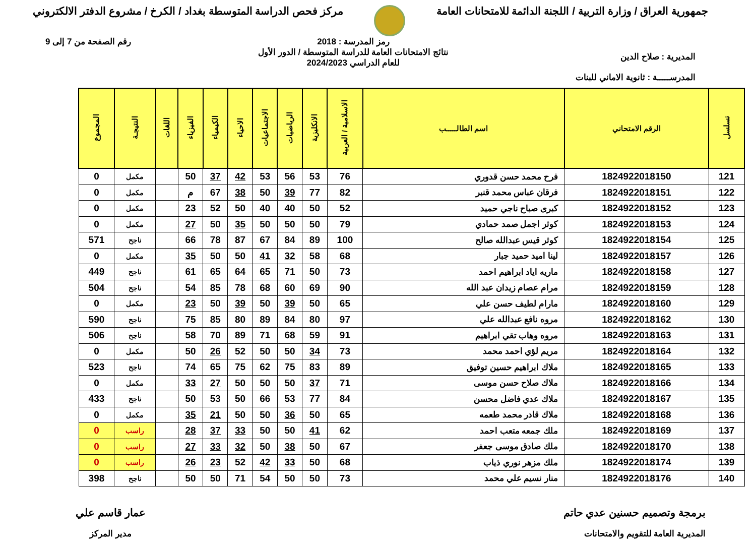جمهورية العراق / وزارة التربية / اللجنة الدائمة للامتحانات العامة
مركز فحص الدراسة المتوسطة بغداد / الكرخ / مشروع الدفتر الالكتروني
المديرية : صلاح الدين
المدرســـــة : ثانوية الاماني للبنات
رمز المدرسة : 2018
نتائج الامتحانات العامة للدراسة المتوسطة / الدور الأول
للعام الدراسي 2024/2023
رقم الصفحة من 7 إلى 9
| تسلسل | الرقم الامتحاني | اسم الطالـــــب | الاسلامية / العربية | الانكليزية | الرياضيات | الاجتماعيات | الاحياء | الكيمياء | الفيزياء | اللغات | النتيجـة | المجموع |
| --- | --- | --- | --- | --- | --- | --- | --- | --- | --- | --- | --- | --- |
| 121 | 1824922018150 | فرح محمد حسن قدوري | 76 | 53 | 56 | 53 | 42 | 37 | 50 | | مكمل | 0 |
| 122 | 1824922018151 | فرقان عباس محمد قنبر | 82 | 77 | 39 | 50 | 38 | 67 | م | | مكمل | 0 |
| 123 | 1824922018152 | كبرى صباح ناجي حميد | 52 | 50 | 40 | 40 | 50 | 52 | 23 | | مكمل | 0 |
| 124 | 1824922018153 | كوثر اجمل صمد حمادي | 79 | 50 | 50 | 50 | 35 | 50 | 27 | | مكمل | 0 |
| 125 | 1824922018154 | كوثر قيس عبدالله صالح | 100 | 89 | 84 | 67 | 87 | 78 | 66 | | ناجح | 571 |
| 126 | 1824922018157 | لينا اميد حميد جبار | 68 | 58 | 32 | 41 | 50 | 50 | 35 | | مكمل | 0 |
| 127 | 1824922018158 | ماريه اياد ابراهيم احمد | 73 | 50 | 71 | 65 | 64 | 65 | 61 | | ناجح | 449 |
| 128 | 1824922018159 | مرام عصام زيدان عبد الله | 90 | 69 | 60 | 68 | 78 | 85 | 54 | | ناجح | 504 |
| 129 | 1824922018160 | مارام لطيف حسن علي | 65 | 50 | 39 | 50 | 39 | 50 | 23 | | مكمل | 0 |
| 130 | 1824922018162 | مروه نافع عبدالله علي | 97 | 80 | 84 | 89 | 80 | 85 | 75 | | ناجح | 590 |
| 131 | 1824922018163 | مروه وهاب تقي ابراهيم | 91 | 59 | 68 | 71 | 89 | 70 | 58 | | ناجح | 506 |
| 132 | 1824922018164 | مريم لؤي احمد محمد | 73 | 34 | 50 | 50 | 52 | 26 | 50 | | مكمل | 0 |
| 133 | 1824922018165 | ملاك ابراهيم حسين توفيق | 89 | 83 | 75 | 62 | 75 | 65 | 74 | | ناجح | 523 |
| 134 | 1824922018166 | ملاك صلاح حسن موسى | 71 | 37 | 50 | 50 | 50 | 27 | 33 | | مكمل | 0 |
| 135 | 1824922018167 | ملاك عدي فاضل محسن | 84 | 77 | 53 | 66 | 50 | 53 | 50 | | ناجح | 433 |
| 136 | 1824922018168 | ملاك قادر محمد طعمه | 65 | 50 | 36 | 50 | 50 | 21 | 35 | | مكمل | 0 |
| 137 | 1824922018169 | ملك جمعه متعب احمد | 62 | 41 | 50 | 50 | 33 | 37 | 28 | | راسب | 0 |
| 138 | 1824922018170 | ملك صادق موسى جعفر | 67 | 50 | 38 | 50 | 32 | 33 | 27 | | راسب | 0 |
| 139 | 1824922018174 | ملك مزهر نوري ذياب | 68 | 50 | 33 | 42 | 52 | 23 | 26 | | راسب | 0 |
| 140 | 1824922018176 | منار نسيم علي محمد | 73 | 50 | 50 | 54 | 71 | 50 | 50 | | ناجح | 398 |
برمجة وتصميم حسنين عدي حاتم
المديرية العامة للتقويم والامتحانات
عمار قاسم علي
مدير المركز